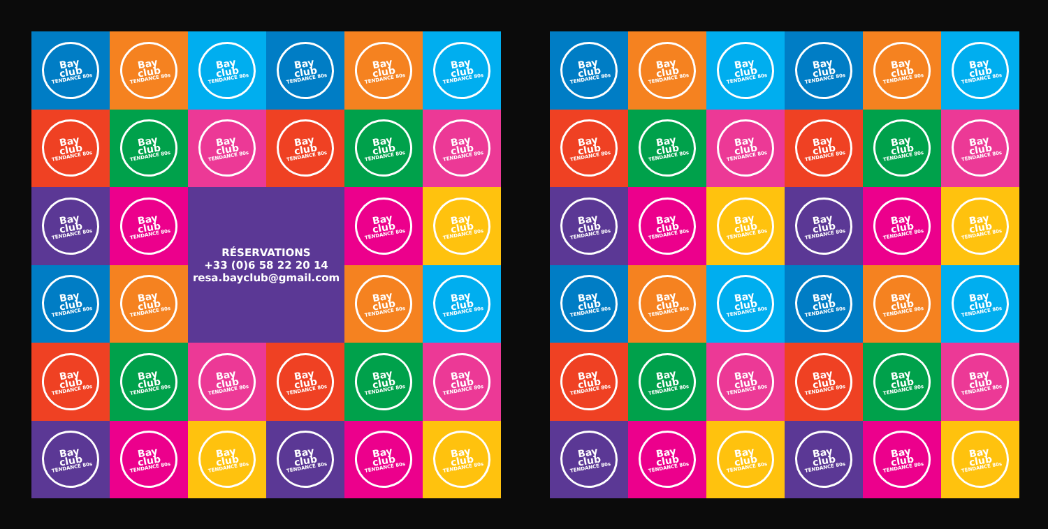Bay
club
TENDANCE 80s
Bay
club
TENDANCE 80s
Bay
club
TENDANCE 80s
Bay
club
TENDANCE 80s
Bay
club
TENDANCE 80s
Bay
club
TENDANCE 80s
Bay
club
TENDANCE 80s
Bay
club
TENDANCE 80s
Bay
club
TENDANCE 80s
Bay
club
TENDANCE 80s
Bay
club
TENDANCE 80s
Bay
club
TENDANCE 80s
Bay
club
TENDANCE 80s
Bay
club
TENDANCE 80s
RÉSERVATIONS
+33 (0)6 58 22 20 14
resa.bayclub@gmail.com
Bay
club
TENDANCE 80s
Bay
club
TENDANCE 80s
Bay
club
TENDANCE 80s
Bay
club
TENDANCE 80s
Bay
club
TENDANCE 80s
Bay
club
TENDANCE 80s
Bay
club
TENDANCE 80s
Bay
club
TENDANCE 80s
Bay
club
TENDANCE 80s
Bay
club
TENDANCE 80s
Bay
club
TENDANCE 80s
Bay
club
TENDANCE 80s
Bay
club
TENDANCE 80s
Bay
club
TENDANCE 80s
Bay
club
TENDANCE 80s
Bay
club
TENDANCE 80s
Bay
club
TENDANCE 80s
Bay
club
TENDANCE 80s
Bay
club
TENDANCE 80s
Bay
club
TENDANCE 80s
Bay
club
TENDANCE 80s
Bay
club
TENDANCE 80s
Bay
club
TENDANCE 80s
Bay
club
TENDANCE 80s
Bay
club
TENDANCE 80s
Bay
club
TENDANCE 80s
Bay
club
TENDANCE 80s
Bay
club
TENDANCE 80s
Bay
club
TENDANCE 80s
Bay
club
TENDANCE 80s
Bay
club
TENDANCE 80s
Bay
club
TENDANCE 80s
Bay
club
TENDANCE 80s
Bay
club
TENDANCE 80s
Bay
club
TENDANCE 80s
Bay
club
TENDANCE 80s
Bay
club
TENDANCE 80s
Bay
club
TENDANCE 80s
Bay
club
TENDANCE 80s
Bay
club
TENDANCE 80s
Bay
club
TENDANCE 80s
Bay
club
TENDANCE 80s
Bay
club
TENDANCE 80s
Bay
club
TENDANCE 80s
Bay
club
TENDANCE 80s
Bay
club
TENDANCE 80s
Bay
club
TENDANCE 80s
Bay
club
TENDANCE 80s
Bay
club
TENDANCE 80s
Bay
club
TENDANCE 80s
Bay
club
TENDANCE 80s
Bay
club
TENDANCE 80s
Bay
club
TENDANCE 80s
Bay
club
TENDANCE 80s